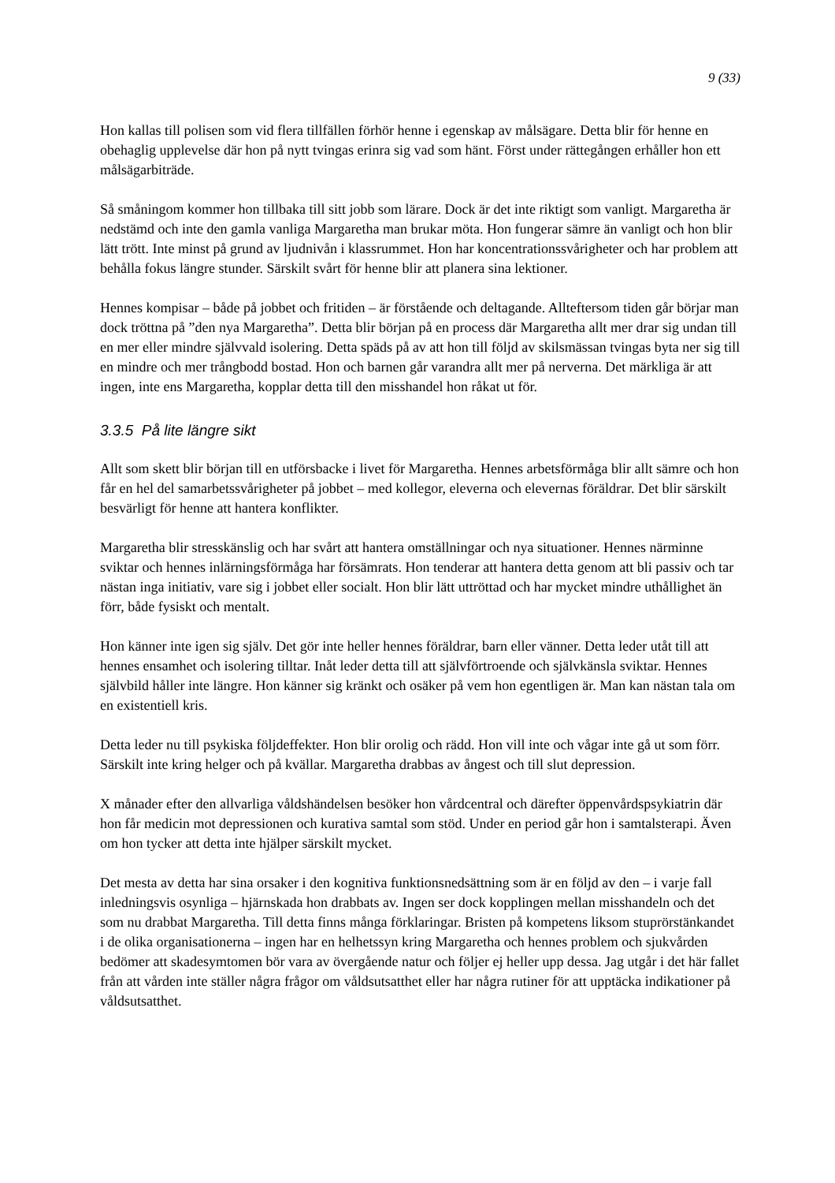9 (33)
Hon kallas till polisen som vid flera tillfällen förhör henne i egenskap av målsägare. Detta blir för henne en obehaglig upplevelse där hon på nytt tvingas erinra sig vad som hänt. Först under rättegången erhåller hon ett målsägarbiträde.
Så småningom kommer hon tillbaka till sitt jobb som lärare. Dock är det inte riktigt som vanligt. Margaretha är nedstämd och inte den gamla vanliga Margaretha man brukar möta. Hon fungerar sämre än vanligt och hon blir lätt trött. Inte minst på grund av ljudnivån i klassrummet. Hon har koncentrationssvårigheter och har problem att behålla fokus längre stunder. Särskilt svårt för henne blir att planera sina lektioner.
Hennes kompisar – både på jobbet och fritiden – är förstående och deltagande. Allteftersom tiden går börjar man dock tröttna på ”den nya Margaretha”. Detta blir början på en process där Margaretha allt mer drar sig undan till en mer eller mindre självvald isolering. Detta späds på av att hon till följd av skilsmässan tvingas byta ner sig till en mindre och mer trångbodd bostad. Hon och barnen går varandra allt mer på nerverna. Det märkliga är att ingen, inte ens Margaretha, kopplar detta till den misshandel hon råkat ut för.
3.3.5 På lite längre sikt
Allt som skett blir början till en utförsbacke i livet för Margaretha. Hennes arbetsförmåga blir allt sämre och hon får en hel del samarbetssvårigheter på jobbet – med kollegor, eleverna och elevernas föräldrar. Det blir särskilt besvärligt för henne att hantera konflikter.
Margaretha blir stresskänslig och har svårt att hantera omställningar och nya situationer. Hennes närminne sviktar och hennes inlärningsförmåga har försämrats. Hon tenderar att hantera detta genom att bli passiv och tar nästan inga initiativ, vare sig i jobbet eller socialt. Hon blir lätt uttröttad och har mycket mindre uthållighet än förr, både fysiskt och mentalt.
Hon känner inte igen sig själv. Det gör inte heller hennes föräldrar, barn eller vänner. Detta leder utåt till att hennes ensamhet och isolering tilltar. Inåt leder detta till att självförtroende och självkänsla sviktar. Hennes självbild håller inte längre. Hon känner sig kränkt och osäker på vem hon egentligen är. Man kan nästan tala om en existentiell kris.
Detta leder nu till psykiska följdeffekter. Hon blir orolig och rädd. Hon vill inte och vågar inte gå ut som förr. Särskilt inte kring helger och på kvällar. Margaretha drabbas av ångest och till slut depression.
X månader efter den allvarliga våldshändelsen besöker hon vårdcentral och därefter öppenvårdspsykiatrin där hon får medicin mot depressionen och kurativa samtal som stöd. Under en period går hon i samtalsterapi. Även om hon tycker att detta inte hjälper särskilt mycket.
Det mesta av detta har sina orsaker i den kognitiva funktionsnedsättning som är en följd av den – i varje fall inledningsvis osynliga – hjärnskada hon drabbats av. Ingen ser dock kopplingen mellan misshandeln och det som nu drabbat Margaretha. Till detta finns många förklaringar. Bristen på kompetens liksom stuprörstänkandet i de olika organisationerna – ingen har en helhetssyn kring Margaretha och hennes problem och sjukvården bedömer att skadesymtomen bör vara av övergående natur och följer ej heller upp dessa. Jag utgår i det här fallet från att vården inte ställer några frågor om våldsutsatthet eller har några rutiner för att upptäcka indikationer på våldsutsatthet.